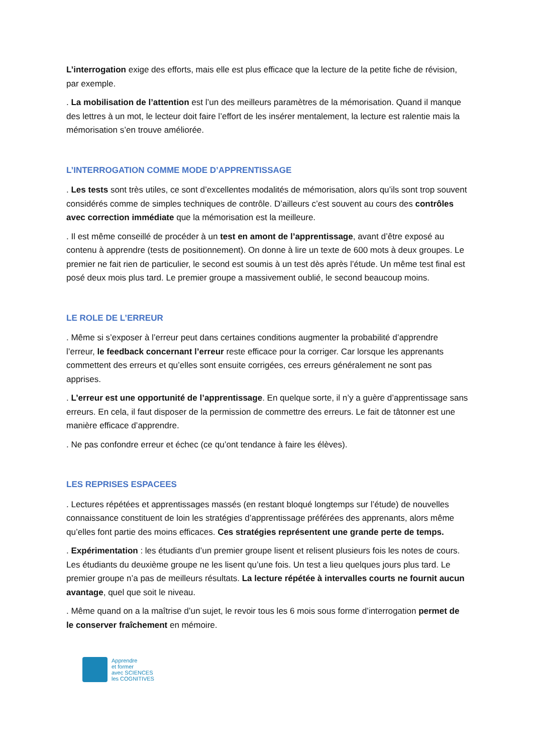L’interrogation exige des efforts, mais elle est plus efficace que la lecture de la petite fiche de révision, par exemple.
. La mobilisation de l’attention est l’un des meilleurs paramètres de la mémorisation. Quand il manque des lettres à un mot, le lecteur doit faire l’effort de les insérer mentalement, la lecture est ralentie mais la mémorisation s’en trouve améliorée.
L’INTERROGATION COMME MODE D’APPRENTISSAGE
. Les tests sont très utiles, ce sont d’excellentes modalités de mémorisation, alors qu’ils sont trop souvent considérés comme de simples techniques de contrôle. D’ailleurs c’est souvent au cours des contrôles avec correction immédiate que la mémorisation est la meilleure.
. Il est même conseillé de procéder à un test en amont de l’apprentissage, avant d’être exposé au contenu à apprendre (tests de positionnement). On donne à lire un texte de 600 mots à deux groupes. Le premier ne fait rien de particulier, le second est soumis à un test dès après l’étude. Un même test final est posé deux mois plus tard. Le premier groupe a massivement oublié, le second beaucoup moins.
LE ROLE DE L’ERREUR
. Même si s’exposer à l’erreur peut dans certaines conditions augmenter la probabilité d’apprendre l’erreur, le feedback concernant l’erreur reste efficace pour la corriger. Car lorsque les apprenants commettent des erreurs et qu’elles sont ensuite corrigées, ces erreurs généralement ne sont pas apprises.
. L’erreur est une opportunité de l’apprentissage. En quelque sorte, il n’y a guère d’apprentissage sans erreurs. En cela, il faut disposer de la permission de commettre des erreurs. Le fait de tâtonner est une manière efficace d’apprendre.
. Ne pas confondre erreur et échec (ce qu’ont tendance à faire les élèves).
LES REPRISES ESPACEES
. Lectures répétées et apprentissages massés (en restant bloqué longtemps sur l’étude) de nouvelles connaissance constituent de loin les stratégies d’apprentissage préférées des apprenants, alors même qu’elles font partie des moins efficaces. Ces stratégies représentent une grande perte de temps.
. Expérimentation : les étudiants d’un premier groupe lisent et relisent plusieurs fois les notes de cours. Les étudiants du deuxième groupe ne les lisent qu’une fois. Un test a lieu quelques jours plus tard. Le premier groupe n’a pas de meilleurs résultats. La lecture répétée à intervalles courts ne fournit aucun avantage, quel que soit le niveau.
. Même quand on a la maîtrise d’un sujet, le revoir tous les 6 mois sous forme d’interrogation permet de le conserver fraîchement en mémoire.
Apprendre
et former
avec SCIENCES
les COGNITIVES